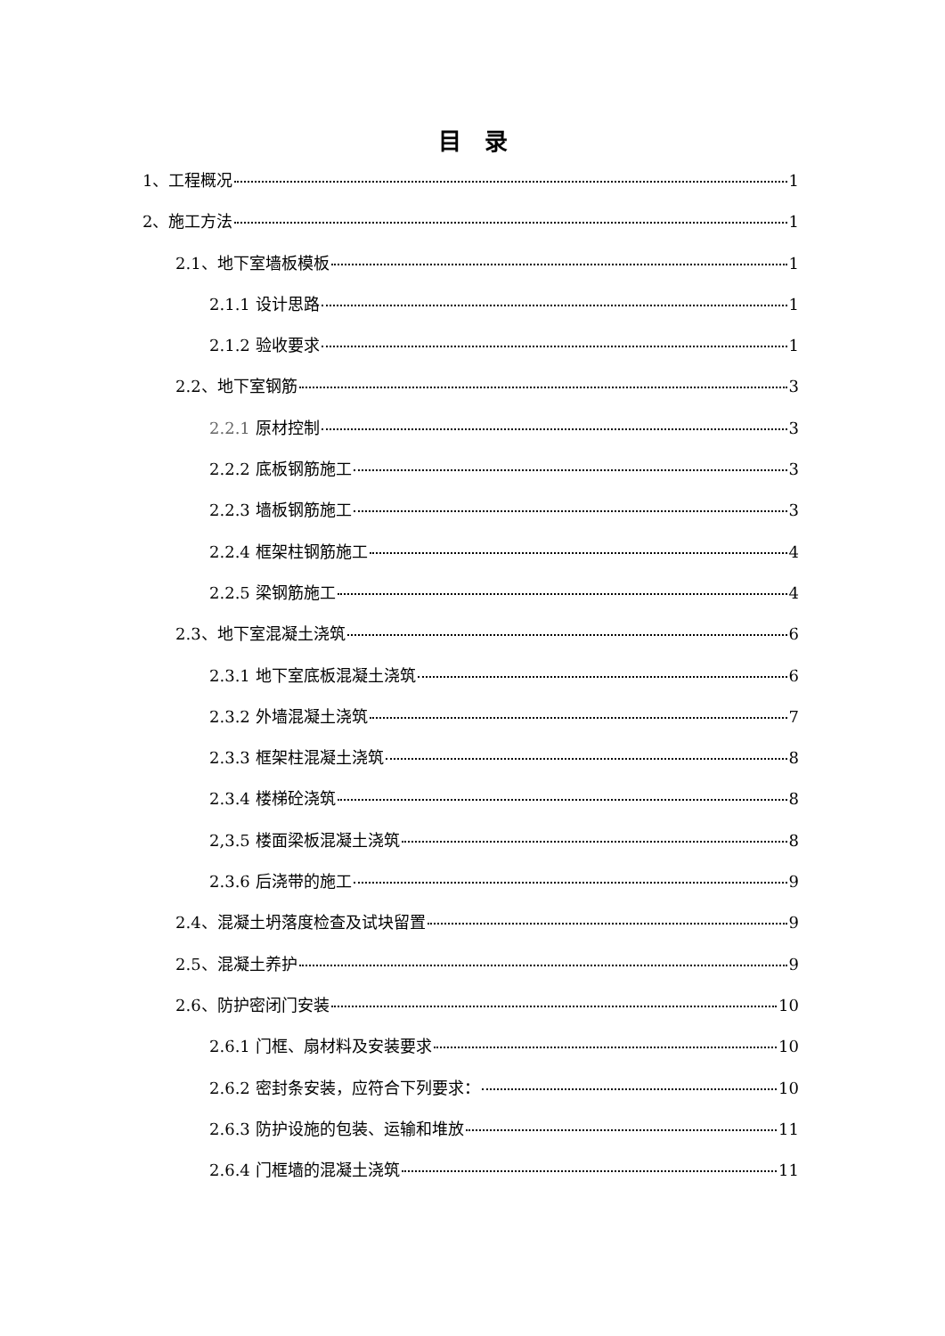目　录
1、工程概况 1
2、施工方法 1
2.1、地下室墙板模板 1
2.1.1 设计思路 1
2.1.2 验收要求 1
2.2、地下室钢筋 3
2.2.1 原材控制 3
2.2.2 底板钢筋施工 3
2.2.3 墙板钢筋施工 3
2.2.4 框架柱钢筋施工 4
2.2.5 梁钢筋施工 4
2.3、地下室混凝土浇筑 6
2.3.1 地下室底板混凝土浇筑 6
2.3.2 外墙混凝土浇筑 7
2.3.3 框架柱混凝土浇筑 8
2.3.4 楼梯砼浇筑 8
2,3.5 楼面梁板混凝土浇筑 8
2.3.6 后浇带的施工 9
2.4、混凝土坍落度检查及试块留置 9
2.5、混凝土养护 9
2.6、防护密闭门安装 10
2.6.1 门框、扇材料及安装要求 10
2.6.2 密封条安装，应符合下列要求： 10
2.6.3 防护设施的包装、运输和堆放 11
2.6.4 门框墙的混凝土浇筑 11